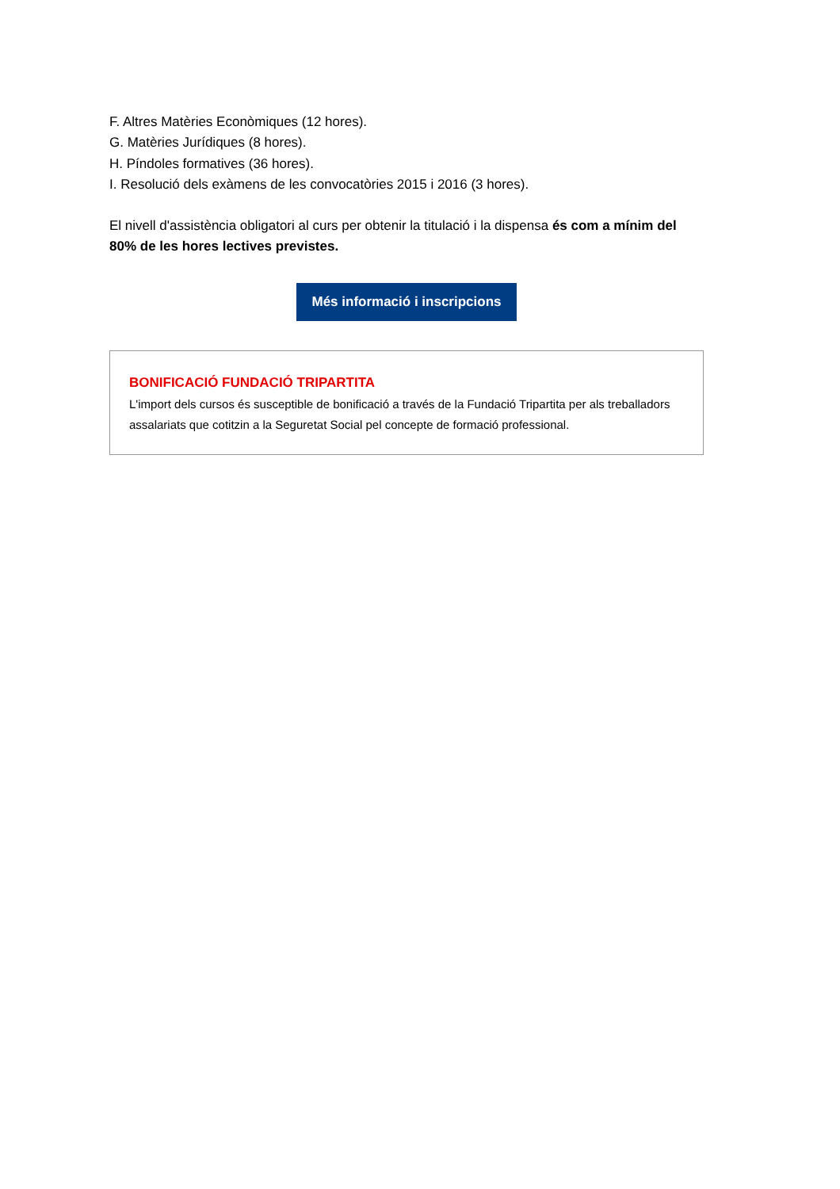F. Altres Matèries Econòmiques (12 hores).
G. Matèries Jurídiques (8 hores).
H. Píndoles formatives (36 hores).
I. Resolució dels exàmens de les convocatòries 2015 i 2016 (3 hores).
El nivell d'assistència obligatori al curs per obtenir la titulació i la dispensa és com a mínim del 80% de les hores lectives previstes.
Més informació i inscripcions
BONIFICACIÓ FUNDACIÓ TRIPARTITA
L'import dels cursos és susceptible de bonificació a través de la Fundació Tripartita per als treballadors assalariats que cotitzin a la Seguretat Social pel concepte de formació professional.